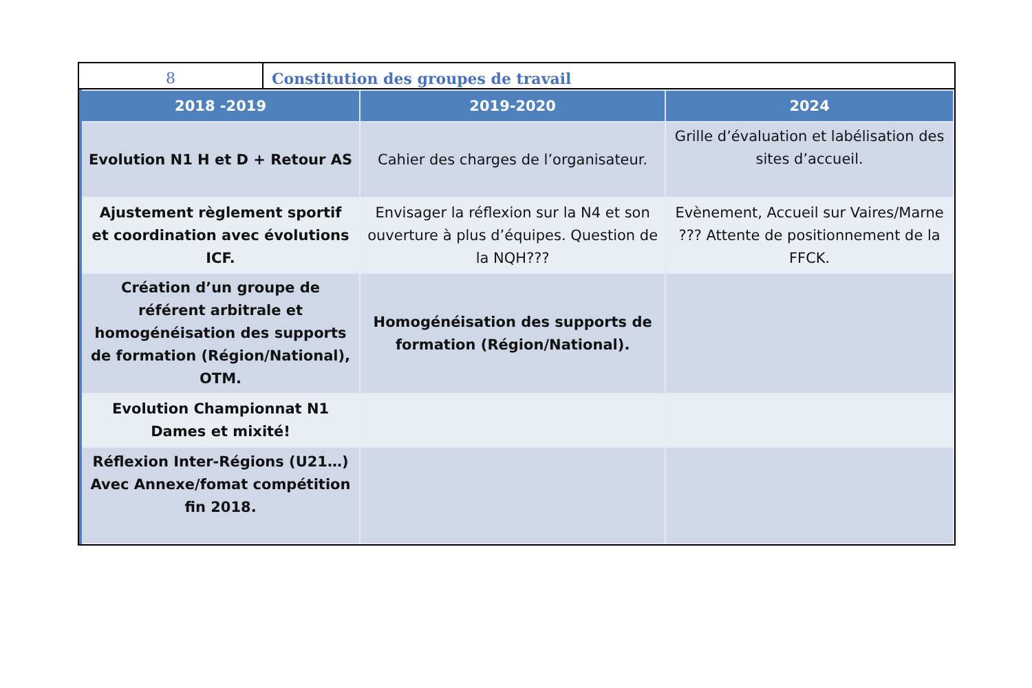8 Constitution des groupes de travail
| 2018 -2019 | 2019-2020 | 2024 |
| --- | --- | --- |
| Evolution N1 H et D + Retour AS | Cahier des charges de l’organisateur. | Grille d’évaluation et labélisation des sites d’accueil. |
| Ajustement règlement sportif et coordination avec évolutions ICF. | Envisager la réflexion sur la N4 et son ouverture à plus d’équipes. Question de la NQH??? | Evènement, Accueil sur Vaires/Marne ??? Attente de positionnement de la FFCK. |
| Création d’un groupe de référent arbitrale et homogénéisation des supports de formation (Région/National), OTM. | Homogénéisation des supports de formation (Région/National). | |
| Evolution Championnat N1 Dames et mixité! | | |
| Réflexion Inter-Régions (U21…) Avec Annexe/fomat compétition fin 2018. | | |